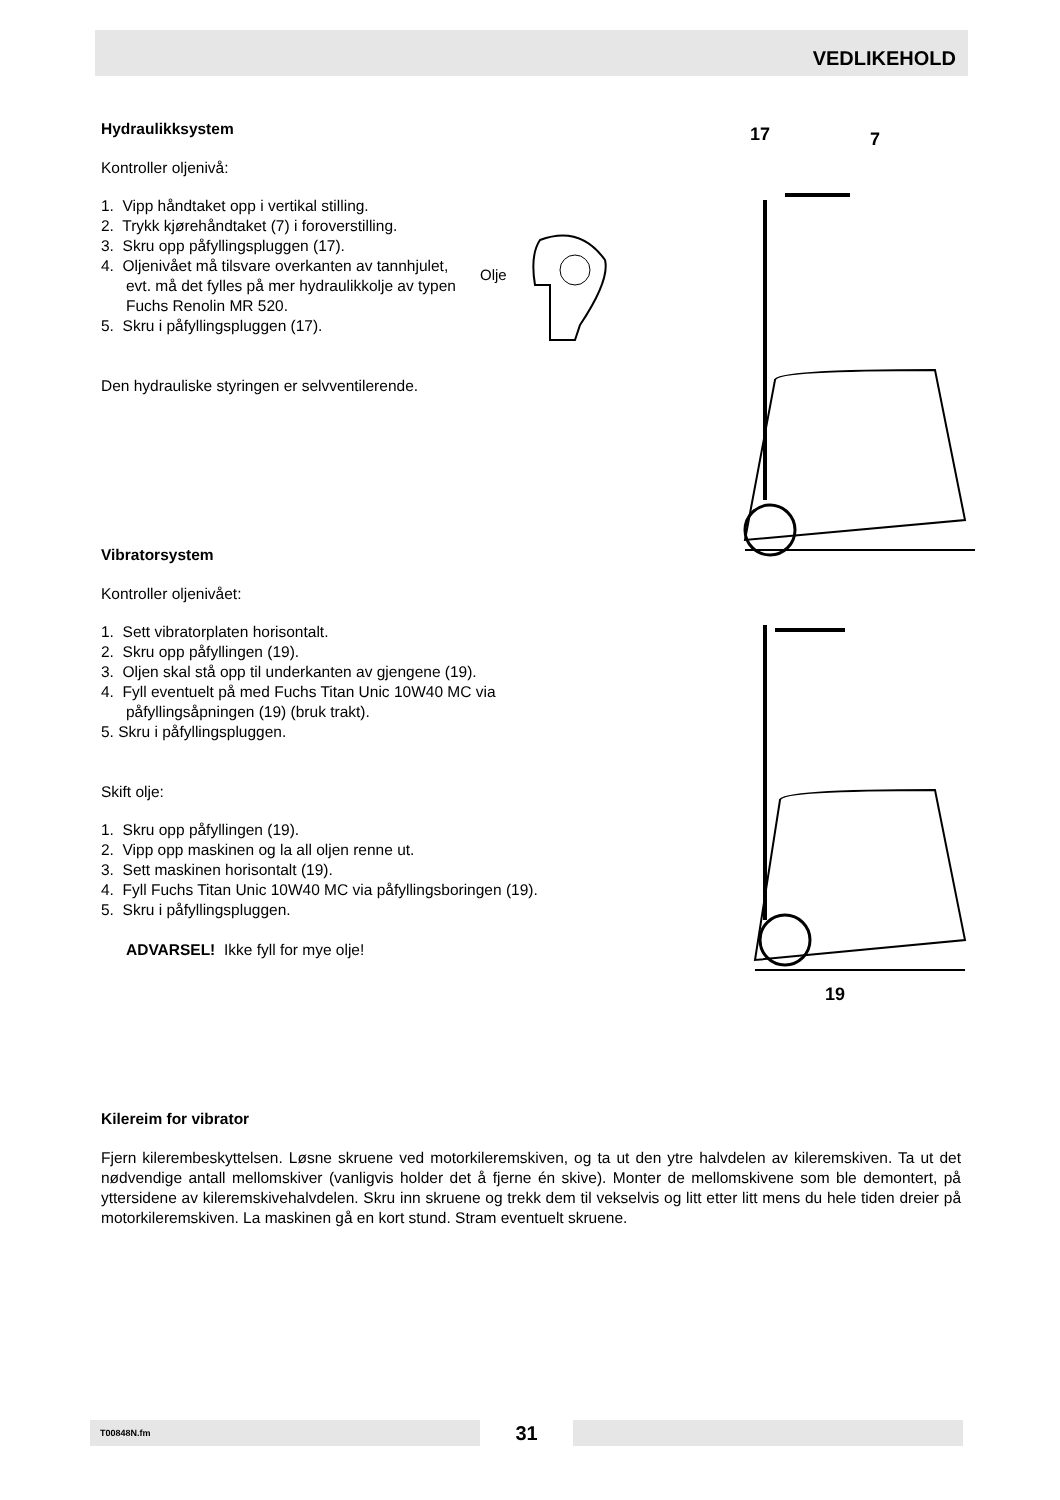VEDLIKEHOLD
Hydraulikksystem
Kontroller oljenivå:
1. Vipp håndtaket opp i vertikal stilling.
2. Trykk kjørehåndtaket (7) i foroverstilling.
3. Skru opp påfyllingspluggen (17).
4. Oljenivået må tilsvare overkanten av tannhjulet, evt. må det fylles på mer hydraulikkolje av typen Fuchs Renolin MR 520.
5. Skru i påfyllingspluggen (17).
Den hydrauliske styringen er selvventilerende.
Vibratorsystem
Kontroller oljenivået:
1. Sett vibratorplaten horisontalt.
2. Skru opp påfyllingen (19).
3. Oljen skal stå opp til underkanten av gjengene (19).
4. Fyll eventuelt på med Fuchs Titan Unic 10W40 MC via påfyllingsåpningen (19) (bruk trakt).
5. Skru i påfyllingspluggen.
Skift olje:
1. Skru opp påfyllingen (19).
2. Vipp opp maskinen og la all oljen renne ut.
3. Sett maskinen horisontalt (19).
4. Fyll Fuchs Titan Unic 10W40 MC via påfyllingsboringen (19).
5. Skru i påfyllingspluggen.
ADVARSEL! Ikke fyll for mye olje!
Kilereim for vibrator
Fjern kilerembeskyttelsen. Løsne skruene ved motorkileremskiven, og ta ut den ytre halvdelen av kileremskiven. Ta ut det nødvendige antall mellomskiver (vanligvis holder det å fjerne én skive). Monter de mellomskivene som ble demontert, på yttersidene av kileremskivehalvdelen. Skru inn skruene og trekk dem til vekselvis og litt etter litt mens du hele tiden dreier på motorkileremskiven. La maskinen gå en kort stund. Stram eventuelt skruene.
Olje
17
7
19
T00848N.fm 31